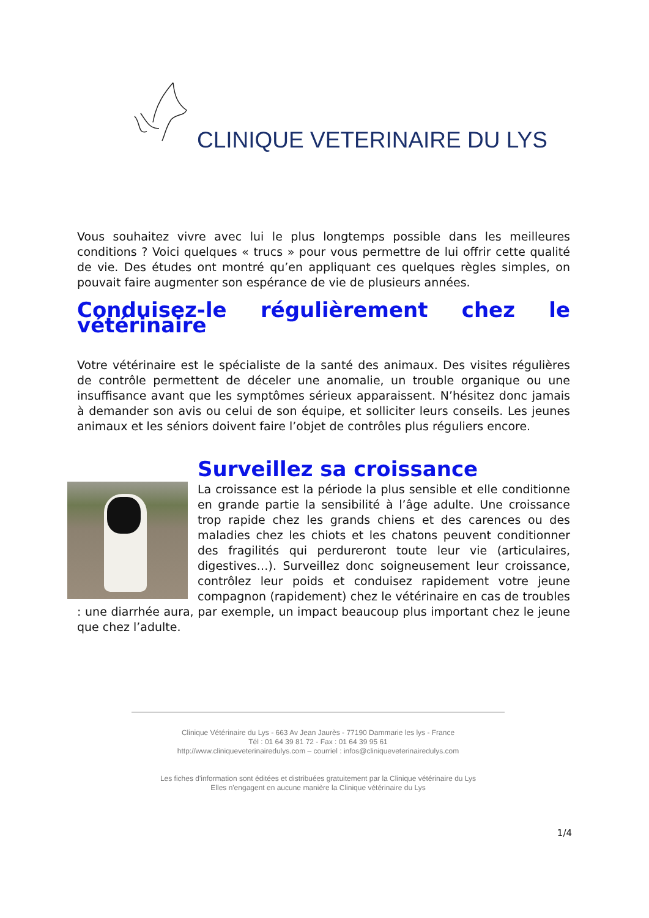CLINIQUE VETERINAIRE DU LYS
Vous souhaitez vivre avec lui le plus longtemps possible dans les meilleures conditions ? Voici quelques « trucs » pour vous permettre de lui offrir cette qualité de vie. Des études ont montré qu’en appliquant ces quelques règles simples, on pouvait faire augmenter son espérance de vie de plusieurs années.
Conduisez-le régulièrement chez le vétérinaire
Votre vétérinaire est le spécialiste de la santé des animaux. Des visites régulières de contrôle permettent de déceler une anomalie, un trouble organique ou une insuffisance avant que les symptômes sérieux apparaissent. N’hésitez donc jamais à demander son avis ou celui de son équipe, et solliciter leurs conseils. Les jeunes animaux et les séniors doivent faire l’objet de contrôles plus réguliers encore.
Surveillez sa croissance
La croissance est la période la plus sensible et elle conditionne en grande partie la sensibilité à l’âge adulte. Une croissance trop rapide chez les grands chiens et des carences ou des maladies chez les chiots et les chatons peuvent conditionner des fragilités qui perdureront toute leur vie (articulaires, digestives…). Surveillez donc soigneusement leur croissance, contrôlez leur poids et conduisez rapidement votre jeune compagnon (rapidement) chez le vétérinaire en cas de troubles : une diarrhée aura, par exemple, un impact beaucoup plus important chez le jeune que chez l’adulte.
Clinique Vétérinaire du Lys - 663 Av Jean Jaurès - 77190 Dammarie les lys - France
Tél : 01 64 39 81 72 - Fax : 01 64 39 95 61
http://www.cliniqueveterinairedulys.com – courriel : infos@cliniqueveterinairedulys.com
Les fiches d'information sont éditées et distribuées gratuitement par la Clinique vétérinaire du Lys
Elles n'engagent en aucune manière la Clinique vétérinaire du Lys
1/4